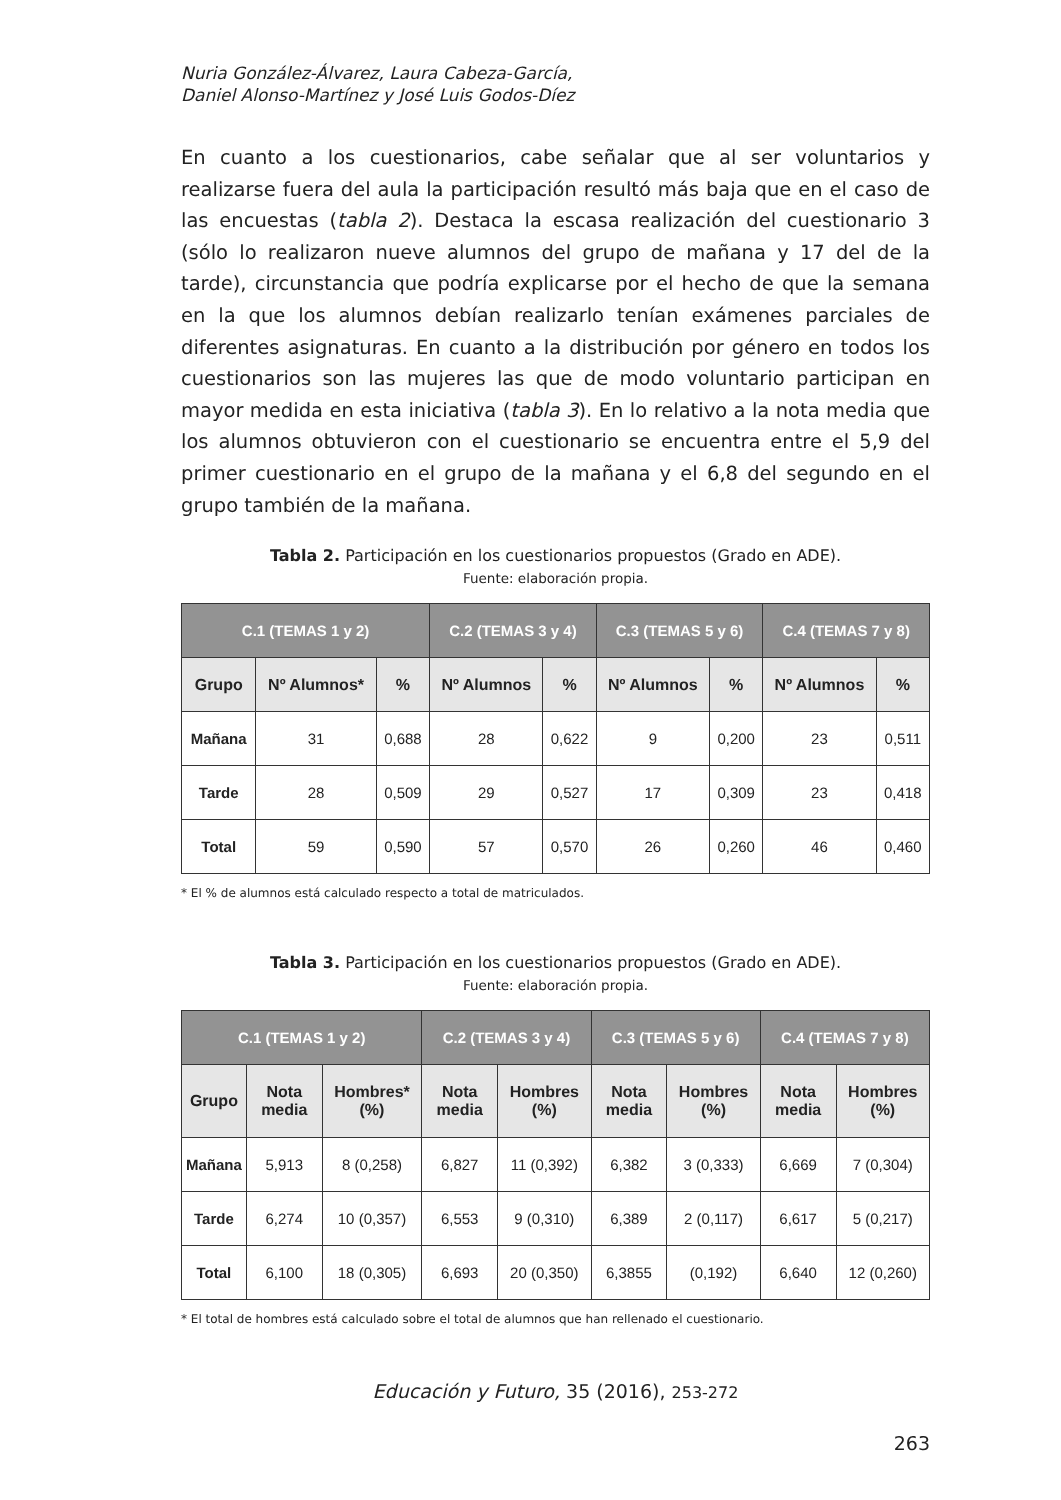Nuria González-Álvarez, Laura Cabeza-García,
Daniel Alonso-Martínez y José Luis Godos-Díez
En cuanto a los cuestionarios, cabe señalar que al ser voluntarios y realizarse fuera del aula la participación resultó más baja que en el caso de las encuestas (tabla 2). Destaca la escasa realización del cuestionario 3 (sólo lo realizaron nueve alumnos del grupo de mañana y 17 del de la tarde), circunstancia que podría explicarse por el hecho de que la semana en la que los alumnos debían realizarlo tenían exámenes parciales de diferentes asignaturas. En cuanto a la distribución por género en todos los cuestionarios son las mujeres las que de modo voluntario participan en mayor medida en esta iniciativa (tabla 3). En lo relativo a la nota media que los alumnos obtuvieron con el cuestionario se encuentra entre el 5,9 del primer cuestionario en el grupo de la mañana y el 6,8 del segundo en el grupo también de la mañana.
Tabla 2. Participación en los cuestionarios propuestos (Grado en ADE).
Fuente: elaboración propia.
| C.1 (TEMAS 1 y 2) | | | C.2 (TEMAS 3 y 4) | | C.3 (TEMAS 5 y 6) | | C.4 (TEMAS 7 y 8) | |
| --- | --- | --- | --- | --- | --- | --- | --- | --- |
| Grupo | Nº Alumnos* | % | Nº Alumnos | % | Nº Alumnos | % | Nº Alumnos | % |
| Mañana | 31 | 0,688 | 28 | 0,622 | 9 | 0,200 | 23 | 0,511 |
| Tarde | 28 | 0,509 | 29 | 0,527 | 17 | 0,309 | 23 | 0,418 |
| Total | 59 | 0,590 | 57 | 0,570 | 26 | 0,260 | 46 | 0,460 |
* El % de alumnos está calculado respecto a total de matriculados.
Tabla 3. Participación en los cuestionarios propuestos (Grado en ADE).
Fuente: elaboración propia.
| C.1 (TEMAS 1 y 2) | | | C.2 (TEMAS 3 y 4) | | C.3 (TEMAS 5 y 6) | | C.4 (TEMAS 7 y 8) | |
| --- | --- | --- | --- | --- | --- | --- | --- | --- |
| Grupo | Nota media | Hombres* (%) | Nota media | Hombres (%) | Nota media | Hombres (%) | Nota media | Hombres (%) |
| Mañana | 5,913 | 8 (0,258) | 6,827 | 11 (0,392) | 6,382 | 3 (0,333) | 6,669 | 7 (0,304) |
| Tarde | 6,274 | 10 (0,357) | 6,553 | 9 (0,310) | 6,389 | 2 (0,117) | 6,617 | 5 (0,217) |
| Total | 6,100 | 18 (0,305) | 6,693 | 20 (0,350) | 6,3855 | (0,192) | 6,640 | 12 (0,260) |
* El total de hombres está calculado sobre el total de alumnos que han rellenado el cuestionario.
Educación y Futuro, 35 (2016), 253-272
263